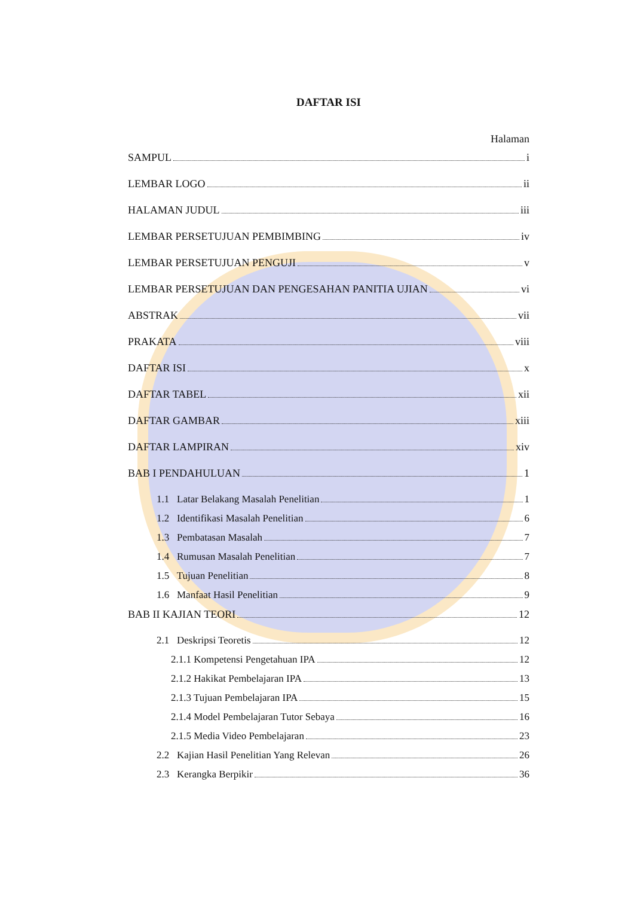DAFTAR ISI
Halaman
SAMPUL i
LEMBAR LOGO ii
HALAMAN JUDUL iii
LEMBAR PERSETUJUAN PEMBIMBING iv
LEMBAR PERSETUJUAN PENGUJI v
LEMBAR PERSETUJUAN DAN PENGESAHAN PANITIA UJIAN vi
ABSTRAK vii
PRAKATA viii
DAFTAR ISI x
DAFTAR TABEL xii
DAFTAR GAMBAR xiii
DAFTAR LAMPIRAN xiv
BAB I PENDAHULUAN 1
1.1 Latar Belakang Masalah Penelitian 1
1.2 Identifikasi Masalah Penelitian 6
1.3 Pembatasan Masalah 7
1.4 Rumusan Masalah Penelitian 7
1.5 Tujuan Penelitian 8
1.6 Manfaat Hasil Penelitian 9
BAB II KAJIAN TEORI 12
2.1 Deskripsi Teoretis 12
2.1.1 Kompetensi Pengetahuan IPA 12
2.1.2 Hakikat Pembelajaran IPA 13
2.1.3 Tujuan Pembelajaran IPA 15
2.1.4 Model Pembelajaran Tutor Sebaya 16
2.1.5 Media Video Pembelajaran 23
2.2 Kajian Hasil Penelitian Yang Relevan 26
2.3 Kerangka Berpikir 36